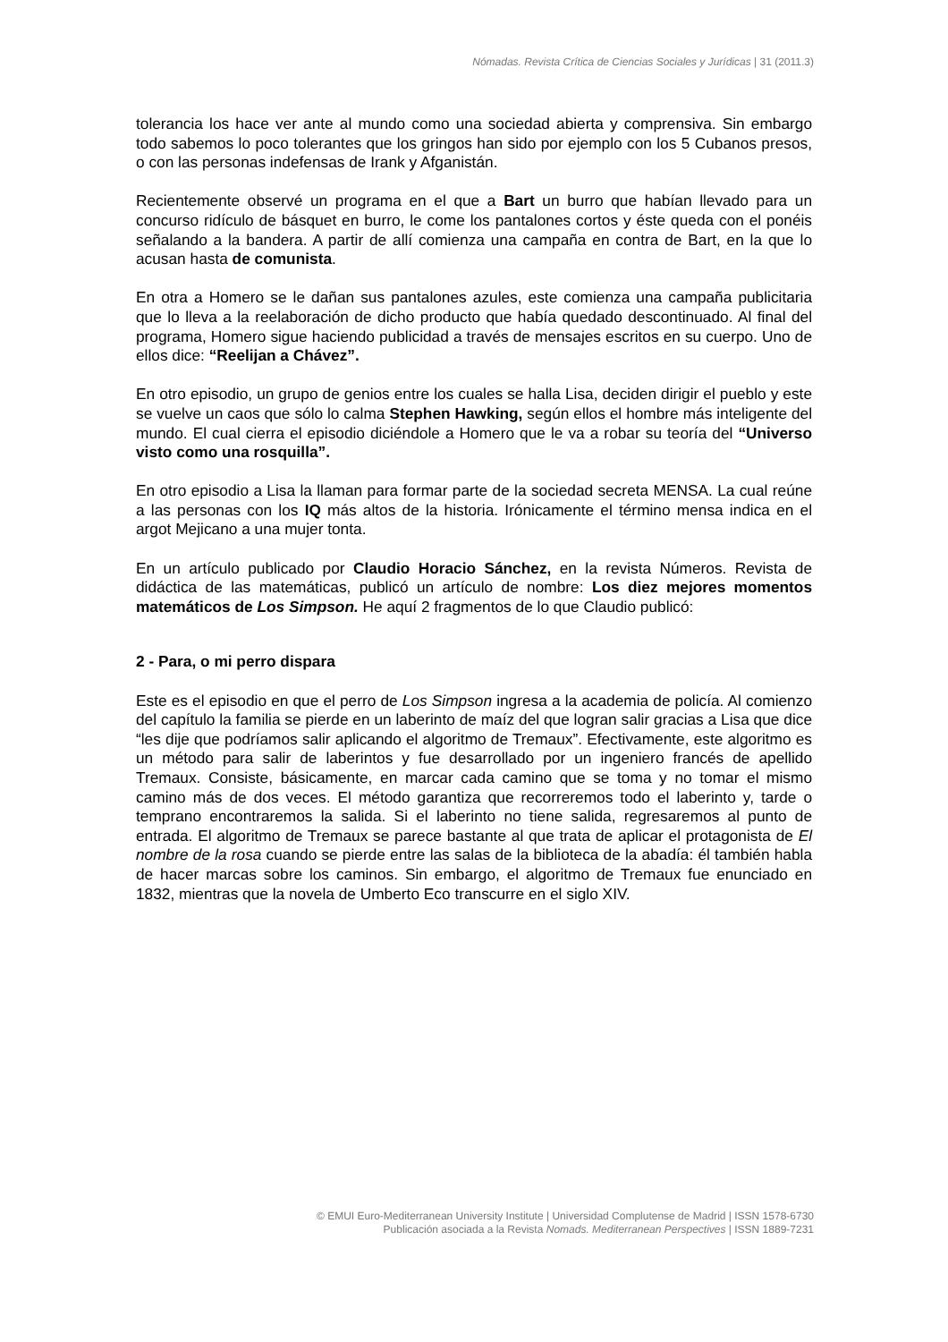Nómadas. Revista Crítica de Ciencias Sociales y Jurídicas | 31 (2011.3)
tolerancia los hace ver ante al mundo como una sociedad abierta y comprensiva. Sin embargo todo sabemos lo poco tolerantes que los gringos han sido por ejemplo con los 5 Cubanos presos, o con las personas indefensas de Irank y Afganistán.
Recientemente observé un programa en el que a Bart un burro que habían llevado para un concurso ridículo de básquet en burro, le come los pantalones cortos y éste queda con el ponéis señalando a la bandera. A partir de allí comienza una campaña en contra de Bart, en la que lo acusan hasta de comunista.
En otra a Homero se le dañan sus pantalones azules, este comienza una campaña publicitaria que lo lleva a la reelaboración de dicho producto que había quedado descontinuado. Al final del programa, Homero sigue haciendo publicidad a través de mensajes escritos en su cuerpo. Uno de ellos dice: “Reelijan a Chávez”.
En otro episodio, un grupo de genios entre los cuales se halla Lisa, deciden dirigir el pueblo y este se vuelve un caos que sólo lo calma Stephen Hawking, según ellos el hombre más inteligente del mundo. El cual cierra el episodio diciéndole a Homero que le va a robar su teoría del “Universo visto como una rosquilla”.
En otro episodio a Lisa la llaman para formar parte de la sociedad secreta MENSA. La cual reúne a las personas con los IQ más altos de la historia. Irónicamente el término mensa indica en el argot Mejicano a una mujer tonta.
En un artículo publicado por Claudio Horacio Sánchez, en la revista Números. Revista de didáctica de las matemáticas, publicó un artículo de nombre: Los diez mejores momentos matemáticos de Los Simpson. He aquí 2 fragmentos de lo que Claudio publicó:
2 - Para, o mi perro dispara
Este es el episodio en que el perro de Los Simpson ingresa a la academia de policía. Al comienzo del capítulo la familia se pierde en un laberinto de maíz del que logran salir gracias a Lisa que dice “les dije que podríamos salir aplicando el algoritmo de Tremaux”. Efectivamente, este algoritmo es un método para salir de laberintos y fue desarrollado por un ingeniero francés de apellido Tremaux. Consiste, básicamente, en marcar cada camino que se toma y no tomar el mismo camino más de dos veces. El método garantiza que recorreremos todo el laberinto y, tarde o temprano encontraremos la salida. Si el laberinto no tiene salida, regresaremos al punto de entrada. El algoritmo de Tremaux se parece bastante al que trata de aplicar el protagonista de El nombre de la rosa cuando se pierde entre las salas de la biblioteca de la abadía: él también habla de hacer marcas sobre los caminos. Sin embargo, el algoritmo de Tremaux fue enunciado en 1832, mientras que la novela de Umberto Eco transcurre en el siglo XIV.
© EMUI Euro-Mediterranean University Institute | Universidad Complutense de Madrid | ISSN 1578-6730
Publicación asociada a la Revista Nomads. Mediterranean Perspectives | ISSN 1889-7231